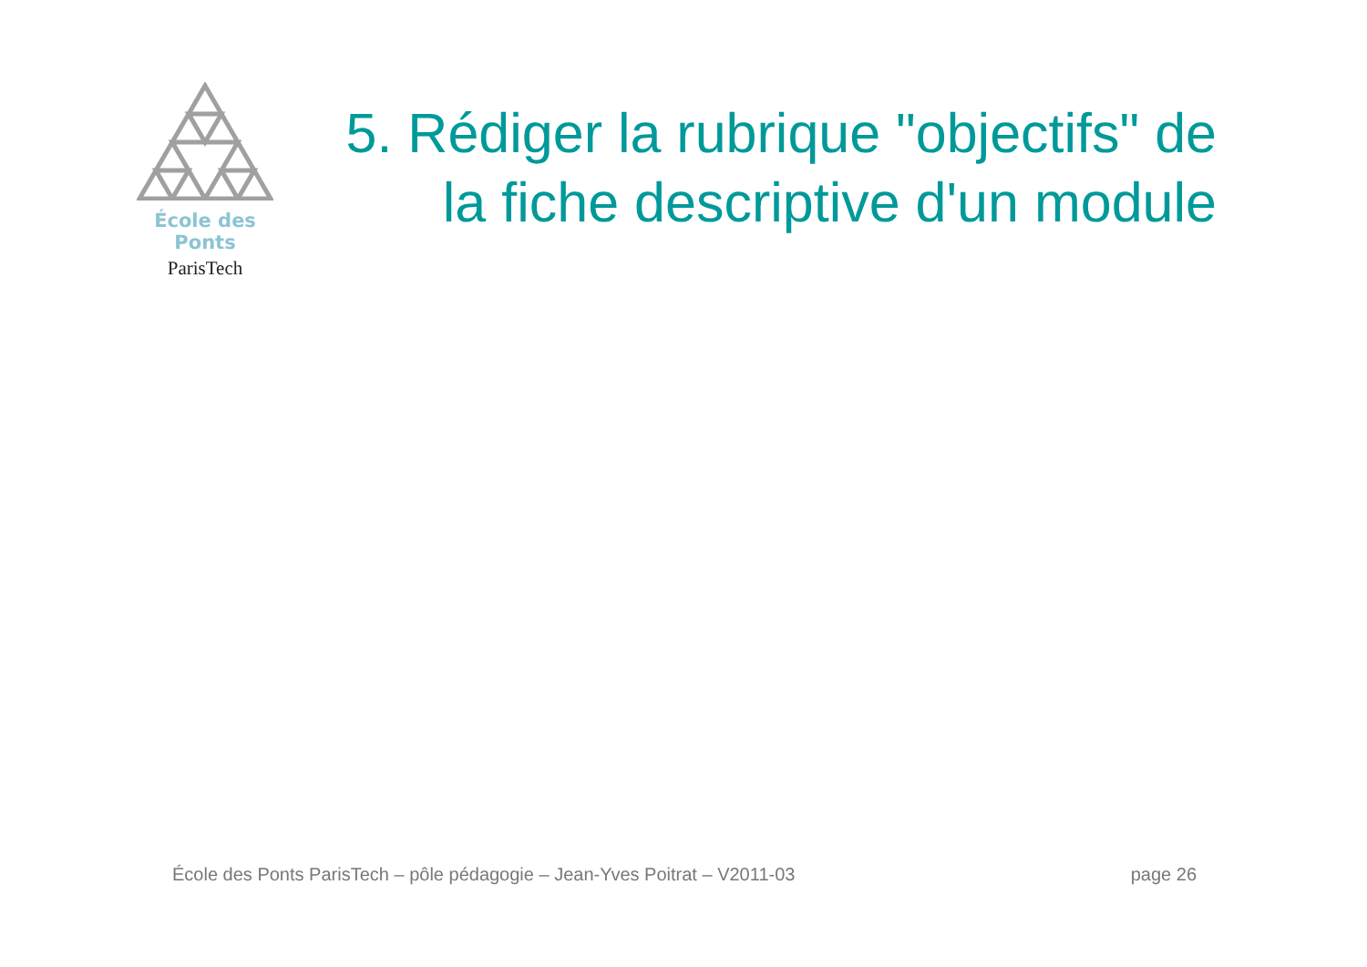École des Ponts
ParisTech
5. Rédiger la rubrique "objectifs" de la fiche descriptive d'un module
École des Ponts ParisTech – pôle pédagogie – Jean-Yves Poitrat – V2011-03 page 26